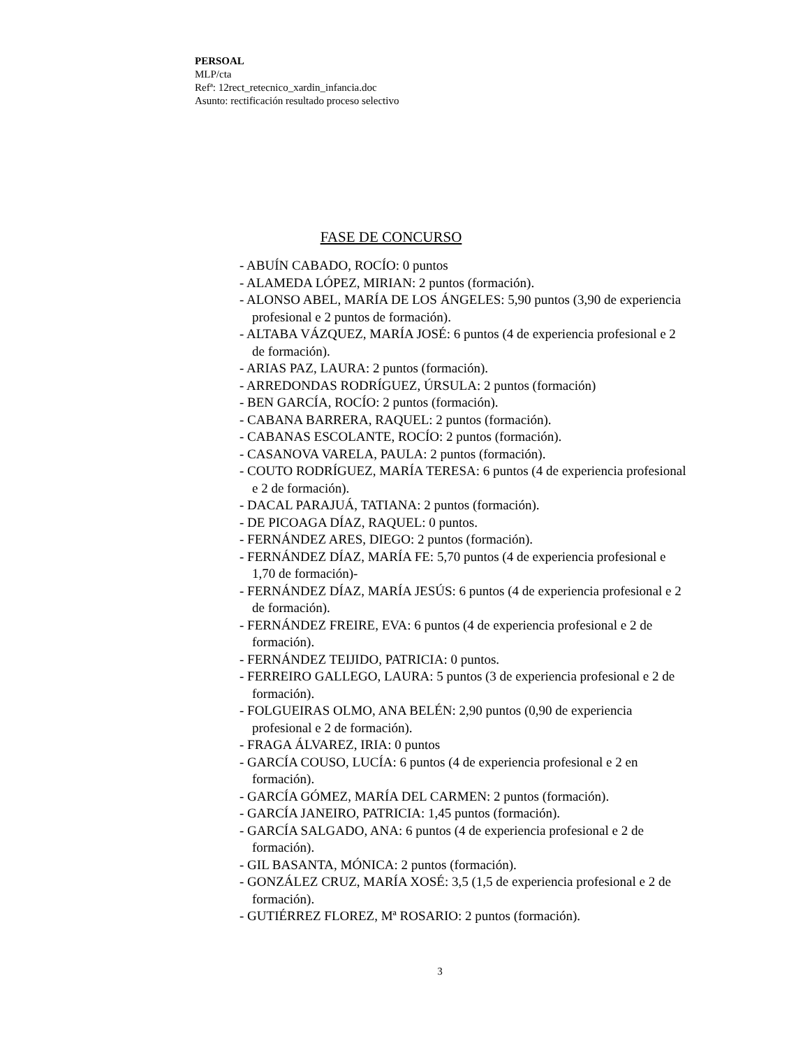PERSOAL
MLP/cta
Refª: 12rect_retecnico_xardin_infancia.doc
Asunto: rectificación resultado proceso selectivo
FASE DE CONCURSO
- ABUÍN CABADO, ROCÍO: 0 puntos
- ALAMEDA LÓPEZ, MIRIAN: 2 puntos (formación).
- ALONSO ABEL, MARÍA DE LOS ÁNGELES: 5,90 puntos (3,90 de experiencia profesional e 2 puntos de formación).
- ALTABA VÁZQUEZ, MARÍA JOSÉ: 6 puntos (4 de experiencia profesional e 2 de formación).
- ARIAS PAZ, LAURA: 2 puntos (formación).
- ARREDONDAS RODRÍGUEZ, ÚRSULA: 2 puntos (formación)
- BEN GARCÍA, ROCÍO: 2 puntos (formación).
- CABANA BARRERA, RAQUEL: 2 puntos (formación).
- CABANAS ESCOLANTE, ROCÍO: 2 puntos (formación).
- CASANOVA VARELA, PAULA: 2 puntos (formación).
- COUTO RODRÍGUEZ, MARÍA TERESA: 6 puntos (4 de experiencia profesional e 2 de formación).
- DACAL PARAJUÁ, TATIANA: 2 puntos (formación).
- DE PICOAGA DÍAZ, RAQUEL: 0 puntos.
- FERNÁNDEZ ARES, DIEGO: 2 puntos (formación).
- FERNÁNDEZ DÍAZ, MARÍA FE: 5,70 puntos (4 de experiencia profesional e 1,70 de formación)-
- FERNÁNDEZ DÍAZ, MARÍA JESÚS: 6 puntos (4 de experiencia profesional e 2 de formación).
- FERNÁNDEZ FREIRE, EVA: 6 puntos (4 de experiencia profesional e 2 de formación).
- FERNÁNDEZ TEIJIDO, PATRICIA: 0 puntos.
- FERREIRO GALLEGO, LAURA: 5 puntos (3 de experiencia profesional e 2 de formación).
- FOLGUEIRAS OLMO, ANA BELÉN: 2,90 puntos (0,90 de experiencia profesional e 2 de formación).
- FRAGA ÁLVAREZ, IRIA: 0 puntos
- GARCÍA COUSO, LUCÍA: 6 puntos (4 de experiencia profesional e 2 en formación).
- GARCÍA GÓMEZ, MARÍA DEL CARMEN: 2 puntos (formación).
- GARCÍA JANEIRO, PATRICIA: 1,45 puntos (formación).
- GARCÍA SALGADO, ANA: 6 puntos (4 de experiencia profesional e 2 de formación).
- GIL BASANTA, MÓNICA: 2 puntos (formación).
- GONZÁLEZ CRUZ, MARÍA XOSÉ: 3,5 (1,5 de experiencia profesional e 2 de formación).
- GUTIÉRREZ FLOREZ, Mª ROSARIO: 2 puntos (formación).
3